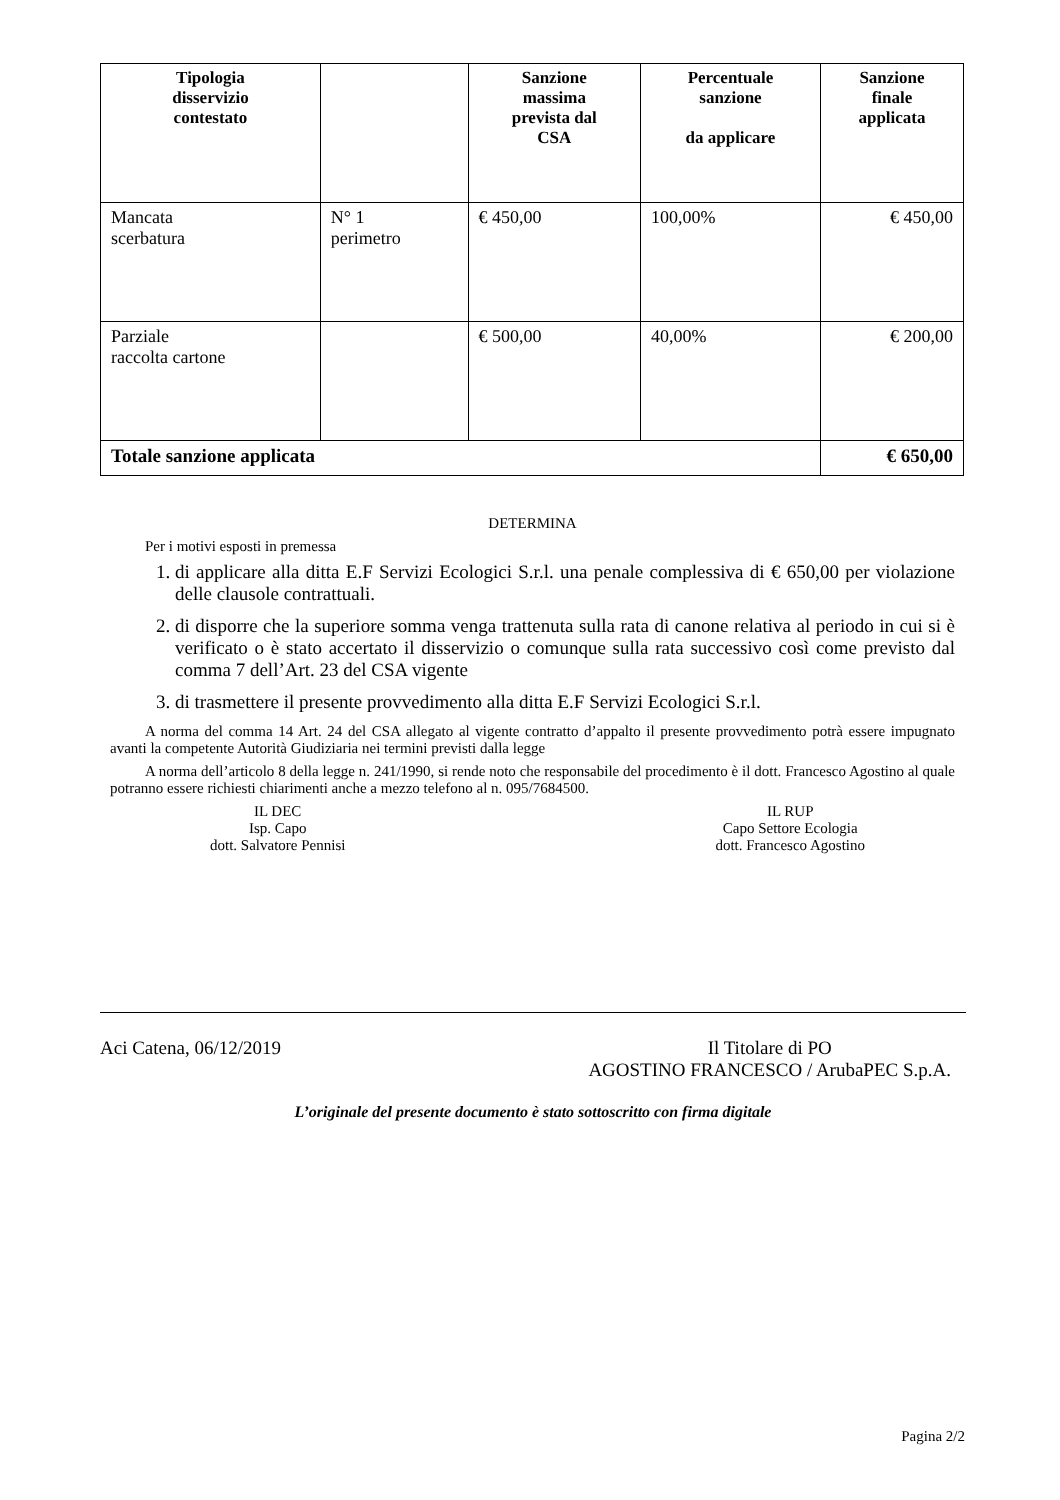| Tipologia disservizio contestato | | Sanzione massima prevista dal CSA | Percentuale sanzione da applicare | Sanzione finale applicata |
| --- | --- | --- | --- | --- |
| Mancata scerbatura | N° 1 perimetro | € 450,00 | 100,00% | € 450,00 |
| Parziale raccolta cartone | | € 500,00 | 40,00% | € 200,00 |
| Totale sanzione applicata | | | | € 650,00 |
DETERMINA
Per i motivi esposti in premessa
1. di applicare alla ditta E.F Servizi Ecologici S.r.l. una penale complessiva di € 650,00 per violazione delle clausole contrattuali.
2. di disporre che la superiore somma venga trattenuta sulla rata di canone relativa al periodo in cui si è verificato o è stato accertato il disservizio o comunque sulla rata successivo così come previsto dal comma 7 dell’Art. 23 del CSA vigente
3. di trasmettere il presente provvedimento alla ditta E.F Servizi Ecologici S.r.l.
A norma del comma 14 Art. 24 del CSA allegato al vigente contratto d’appalto il presente provvedimento potrà essere impugnato avanti la competente Autorità Giudiziaria nei termini previsti dalla legge
A norma dell’articolo 8 della legge n. 241/1990, si rende noto che responsabile del procedimento è il dott. Francesco Agostino al quale potranno essere richiesti chiarimenti anche a mezzo telefono al n. 095/7684500.
IL DEC
Isp. Capo
dott. Salvatore Pennisi
IL RUP
Capo Settore Ecologia
dott. Francesco Agostino
Aci Catena, 06/12/2019 Il Titolare di PO
AGOSTINO FRANCESCO / ArubaPEC S.p.A.
L’originale del presente documento è stato sottoscritto con firma digitale
Pagina 2/2